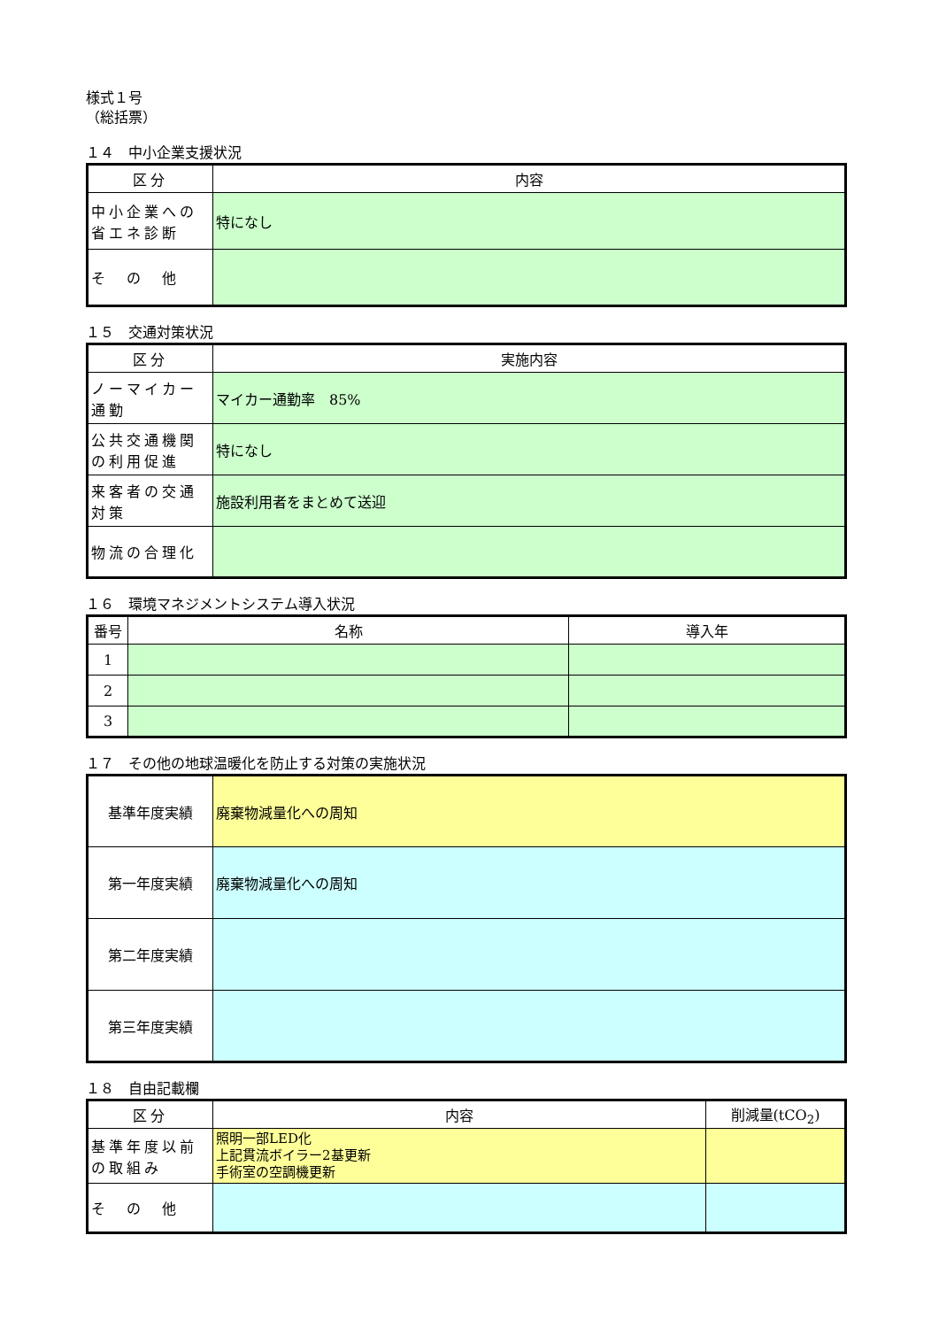様式１号
（総括票）
１４　中小企業支援状況
| 区分 | 内容 |
| --- | --- |
| 中小企業への省エネ診断 | 特になし |
| そ の 他 | |
１５　交通対策状況
| 区分 | 実施内容 |
| --- | --- |
| ノーマイカー通勤 | マイカー通勤率 85% |
| 公共交通機関の利用促進 | 特になし |
| 来客者の交通対策 | 施設利用者をまとめて送迎 |
| 物流の合理化 | |
１６　環境マネジメントシステム導入状況
| 番号 | 名称 | 導入年 |
| --- | --- | --- |
| 1 | | |
| 2 | | |
| 3 | | |
１７　その他の地球温暖化を防止する対策の実施状況
| 基準年度実績 | 廃棄物減量化への周知 |
| 第一年度実績 | 廃棄物減量化への周知 |
| 第二年度実績 | |
| 第三年度実績 | |
１８　自由記載欄
| 区分 | 内容 | 削減量(tCO<sub>2</sub>) |
| --- | --- | --- |
| 基準年度以前の取組み | 照明一部LED化 上記貫流ボイラー2基更新 手術室の空調機更新 | |
| そ の 他 | | |